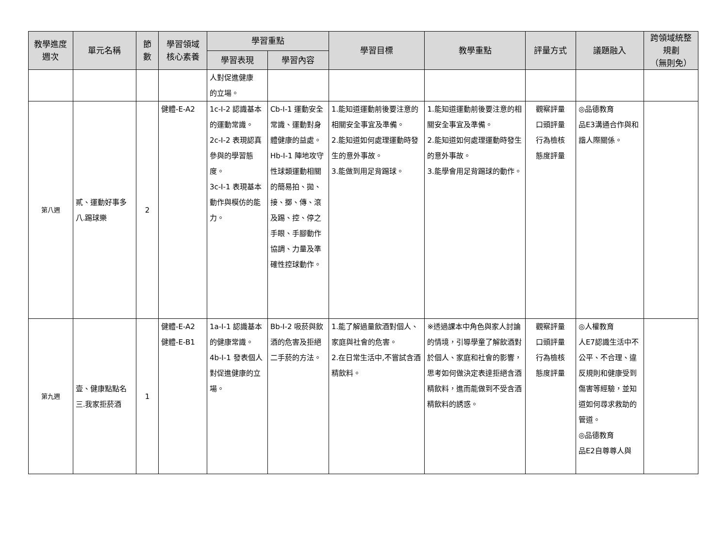| 教學進度 週次 | 單元名稱 | 節 數 | 學習領域 核心素養 | 學習重點 | | 學習目標 | 教學重點 | 評量方式 | 議題融入 | 跨領域統整 規劃 （無則免） |
| --- | --- | --- | --- | --- | --- | --- | --- | --- | --- | --- |
| | | | | 學習表現 | 學習內容 | | | | | |
| | | | | 人對促進健康 的立場。 | | | | | | |
| 第八週 | 貳、運動好事多 八.踢球樂 | 2 | 健體-E-A2 | 1c-I-2 認識基本的運動常識。 2c-I-2 表現認真參與的學習態度。 3c-I-1 表現基本動作與模仿的能力。 | Cb-I-1 運動安全常識、運動對身體健康的益處。 Hb-I-1 陣地攻守性球類運動相關的簡易拍、拋、接、擲、傳、滾及踢、控、停之手眼、手腳動作協調、力量及準確性控球動作。 | 1.能知道運動前後要注意的相關安全事宜及準備。 2.能知道如何處理運動時發生的意外事故。 3.能做到用足背踢球。 | 1.能知道運動前後要注意的相關安全事宜及準備。 2.能知道如何處理運動時發生的意外事故。 3.能學會用足背踢球的動作。 | 觀察評量 口頭評量 行為檢核 態度評量 | ◎品德教育 品E3溝通合作與和諧人際關係。 | |
| 第九週 | 壹、健康點點名 三.我家拒菸酒 | 1 | 健體-E-A2 健體-E-B1 | 1a-I-1 認識基本的健康常識。 4b-I-1 發表個人對促進健康的立場。 | Bb-I-2 吸菸與飲酒的危害及拒絕二手菸的方法。 | 1.能了解過量飲酒對個人、家庭與社會的危害。 2.在日常生活中,不嘗試含酒精飲料。 | ※透過課本中角色與家人討論的情境，引導學童了解飲酒對於個人、家庭和社會的影響，思考如何做決定表達拒絕含酒精飲料，進而能做到不受含酒精飲料的誘惑。 | 觀察評量 口頭評量 行為檢核 態度評量 | ◎人權教育 人E7認識生活中不公平、不合理、違反規則和健康受到傷害等經驗，並知道如何尋求救助的管道。 ◎品德教育 品E2自尊尊人與 | |